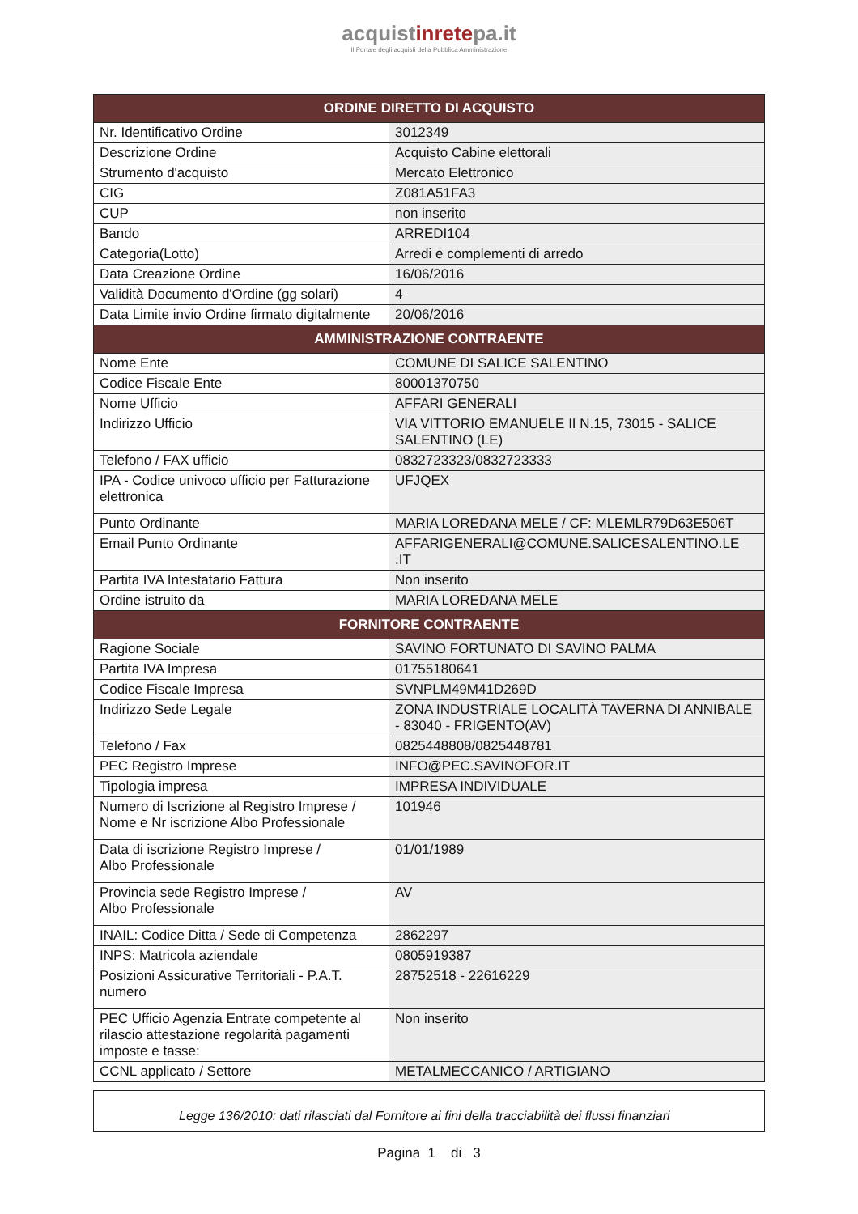acquistinretepa.it
Il Portale degli acquisti della Pubblica Amministrazione
| ORDINE DIRETTO DI ACQUISTO | |
| --- | --- |
| Nr. Identificativo Ordine | 3012349 |
| Descrizione Ordine | Acquisto Cabine elettorali |
| Strumento d'acquisto | Mercato Elettronico |
| CIG | Z081A51FA3 |
| CUP | non inserito |
| Bando | ARREDI104 |
| Categoria(Lotto) | Arredi e complementi di arredo |
| Data Creazione Ordine | 16/06/2016 |
| Validità Documento d'Ordine (gg solari) | 4 |
| Data Limite invio Ordine firmato digitalmente | 20/06/2016 |
| AMMINISTRAZIONE CONTRAENTE | |
| Nome Ente | COMUNE DI SALICE SALENTINO |
| Codice Fiscale Ente | 80001370750 |
| Nome Ufficio | AFFARI GENERALI |
| Indirizzo Ufficio | VIA VITTORIO EMANUELE II N.15, 73015 - SALICE SALENTINO (LE) |
| Telefono / FAX ufficio | 0832723323/0832723333 |
| IPA - Codice univoco ufficio per Fatturazione elettronica | UFJQEX |
| Punto Ordinante | MARIA LOREDANA MELE / CF: MLEMLR79D63E506T |
| Email Punto Ordinante | AFFARIGENERALI@COMUNE.SALICESALENTINO.LE .IT |
| Partita IVA Intestatario Fattura | Non inserito |
| Ordine istruito da | MARIA LOREDANA MELE |
| FORNITORE CONTRAENTE | |
| Ragione Sociale | SAVINO FORTUNATO DI SAVINO PALMA |
| Partita IVA Impresa | 01755180641 |
| Codice Fiscale Impresa | SVNPLM49M41D269D |
| Indirizzo Sede Legale | ZONA INDUSTRIALE LOCALITÀ TAVERNA DI ANNIBALE - 83040 - FRIGENTO(AV) |
| Telefono / Fax | 0825448808/0825448781 |
| PEC Registro Imprese | INFO@PEC.SAVINOFOR.IT |
| Tipologia impresa | IMPRESA INDIVIDUALE |
| Numero di Iscrizione al Registro Imprese / Nome e Nr iscrizione Albo Professionale | 101946 |
| Data di iscrizione Registro Imprese / Albo Professionale | 01/01/1989 |
| Provincia sede Registro Imprese / Albo Professionale | AV |
| INAIL: Codice Ditta / Sede di Competenza | 2862297 |
| INPS: Matricola aziendale | 0805919387 |
| Posizioni Assicurative Territoriali - P.A.T. numero | 28752518 - 22616229 |
| PEC Ufficio Agenzia Entrate competente al rilascio attestazione regolarità pagamenti imposte e tasse: | Non inserito |
| CCNL applicato / Settore | METALMECCANICO / ARTIGIANO |
Legge 136/2010: dati rilasciati dal Fornitore ai fini della tracciabilità dei flussi finanziari
Pagina 1 di 3